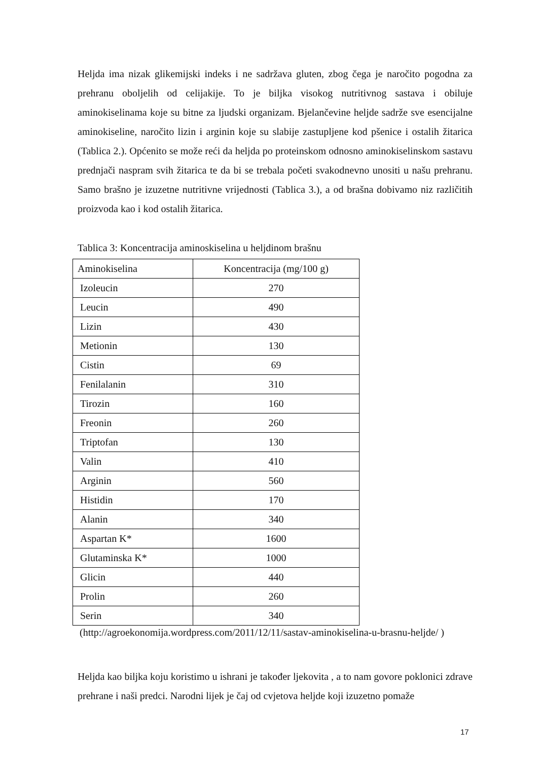Heljda ima nizak glikemijski indeks i ne sadržava gluten, zbog čega je naročito pogodna za prehranu oboljelih od celijakije. To je biljka visokog nutritivnog sastava i obiluje aminokiselinama koje su bitne za ljudski organizam. Bjelančevine heljde sadrže sve esencijalne aminokiseline, naročito lizin i arginin koje su slabije zastupljene kod pšenice i ostalih žitarica (Tablica 2.). Općenito se može reći da heljda po proteinskom odnosno aminokiselinskom sastavu prednjači naspram svih žitarica te da bi se trebala početi svakodnevno unositi u našu prehranu. Samo brašno je izuzetne nutritivne vrijednosti (Tablica 3.), a od brašna dobivamo niz različitih proizvoda kao i kod ostalih žitarica.
Tablica 3: Koncentracija aminoskiselina u heljdinom brašnu
| Aminokiselina | Koncentracija (mg/100 g) |
| --- | --- |
| Izoleucin | 270 |
| Leucin | 490 |
| Lizin | 430 |
| Metionin | 130 |
| Cistin | 69 |
| Fenilalanin | 310 |
| Tirozin | 160 |
| Freonin | 260 |
| Triptofan | 130 |
| Valin | 410 |
| Arginin | 560 |
| Histidin | 170 |
| Alanin | 340 |
| Aspartan K* | 1600 |
| Glutaminska K* | 1000 |
| Glicin | 440 |
| Prolin | 260 |
| Serin | 340 |
(http://agroekonomija.wordpress.com/2011/12/11/sastav-aminokiselina-u-brasnu-heljde/ )
Heljda kao biljka koju koristimo u ishrani je također ljekovita , a to nam govore poklonici zdrave prehrane i naši predci. Narodni lijek je čaj od cvjetova heljde koji izuzetno pomaže
17